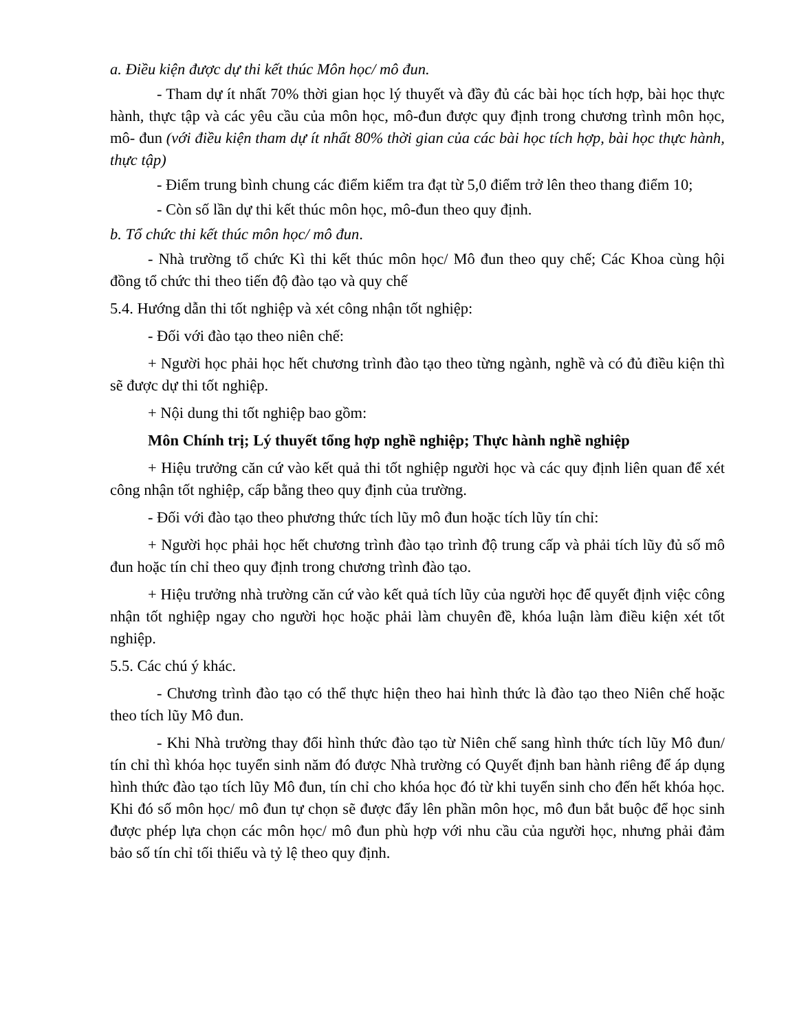a. Điều kiện được dự thi kết thúc Môn học/ mô đun.
- Tham dự ít nhất 70% thời gian học lý thuyết và đầy đủ các bài học tích hợp, bài học thực hành, thực tập và các yêu cầu của môn học, mô-đun được quy định trong chương trình môn học, mô- đun (với điều kiện tham dự ít nhất 80% thời gian của các bài học tích hợp, bài học thực hành, thực tập)
- Điểm trung bình chung các điểm kiểm tra đạt từ 5,0 điểm trở lên theo thang điểm 10;
- Còn số lần dự thi kết thúc môn học, mô-đun theo quy định.
b. Tổ chức thi kết thúc môn học/ mô đun.
- Nhà trường tổ chức Kì thi kết thúc môn học/ Mô đun theo quy chế; Các Khoa cùng hội đồng tổ chức thi theo tiến độ đào tạo và quy chế
5.4. Hướng dẫn thi tốt nghiệp và xét công nhận tốt nghiệp:
- Đối với đào tạo theo niên chế:
+ Người học phải học hết chương trình đào tạo theo từng ngành, nghề và có đủ điều kiện thì sẽ được dự thi tốt nghiệp.
+ Nội dung thi tốt nghiệp bao gồm:
Môn Chính trị; Lý thuyết tổng hợp nghề nghiệp; Thực hành nghề nghiệp
+ Hiệu trưởng căn cứ vào kết quả thi tốt nghiệp người học và các quy định liên quan để xét công nhận tốt nghiệp, cấp bằng theo quy định của trường.
- Đối với đào tạo theo phương thức tích lũy mô đun hoặc tích lũy tín chỉ:
+ Người học phải học hết chương trình đào tạo trình độ trung cấp và phải tích lũy đủ số mô đun hoặc tín chỉ theo quy định trong chương trình đào tạo.
+ Hiệu trưởng nhà trường căn cứ vào kết quả tích lũy của người học để quyết định việc công nhận tốt nghiệp ngay cho người học hoặc phải làm chuyên đề, khóa luận làm điều kiện xét tốt nghiệp.
5.5. Các chú ý khác.
- Chương trình đào tạo có thể thực hiện theo hai hình thức là đào tạo theo Niên chế hoặc theo tích lũy Mô đun.
- Khi Nhà trường thay đổi hình thức đào tạo từ Niên chế sang hình thức tích lũy Mô đun/ tín chỉ thì khóa học tuyển sinh năm đó được Nhà trường có Quyết định ban hành riêng để áp dụng hình thức đào tạo tích lũy Mô đun, tín chỉ cho khóa học đó từ khi tuyển sinh cho đến hết khóa học. Khi đó số môn học/ mô đun tự chọn sẽ được đẩy lên phần môn học, mô đun bắt buộc để học sinh được phép lựa chọn các môn học/ mô đun phù hợp với nhu cầu của người học, nhưng phải đảm bảo số tín chỉ tối thiểu và tỷ lệ theo quy định.